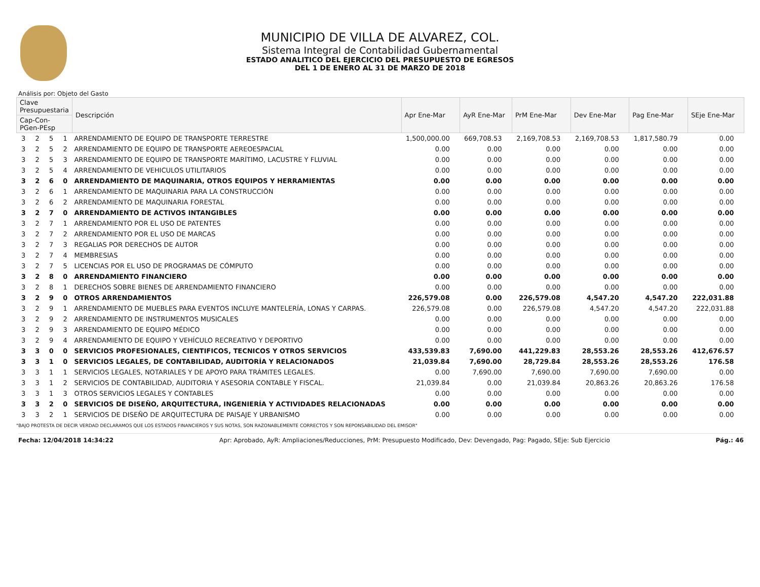MUNICIPIO DE VILLA DE ALVAREZ, COL.
Sistema Integral de Contabilidad Gubernamental
ESTADO ANALITICO DEL EJERCICIO DEL PRESUPUESTO DE EGRESOS
DEL 1 DE ENERO AL 31 DE MARZO DE 2018
Análisis por: Objeto del Gasto
| Clave Presupuestaria | | | | Descripción | Apr Ene-Mar | AyR Ene-Mar | PrM Ene-Mar | Dev Ene-Mar | Pag Ene-Mar | SEje Ene-Mar |
| --- | --- | --- | --- | --- | --- | --- | --- | --- | --- | --- |
| Cap-Con-PGen-PEsp | | | | | | | | | | |
| 3 | 2 | 5 | 1 | ARRENDAMIENTO DE EQUIPO DE TRANSPORTE TERRESTRE | 1,500,000.00 | 669,708.53 | 2,169,708.53 | 2,169,708.53 | 1,817,580.79 | 0.00 |
| 3 | 2 | 5 | 2 | ARRENDAMIENTO DE EQUIPO DE TRANSPORTE AEREOESPACIAL | 0.00 | 0.00 | 0.00 | 0.00 | 0.00 | 0.00 |
| 3 | 2 | 5 | 3 | ARRENDAMIENTO DE EQUIPO DE TRANSPORTE MARÍTIMO, LACUSTRE Y FLUVIAL | 0.00 | 0.00 | 0.00 | 0.00 | 0.00 | 0.00 |
| 3 | 2 | 5 | 4 | ARRENDAMIENTO DE VEHICULOS UTILITARIOS | 0.00 | 0.00 | 0.00 | 0.00 | 0.00 | 0.00 |
| 3 | 2 | 6 | 0 | ARRENDAMIENTO DE MAQUINARIA, OTROS EQUIPOS Y HERRAMIENTAS | 0.00 | 0.00 | 0.00 | 0.00 | 0.00 | 0.00 |
| 3 | 2 | 6 | 1 | ARRENDAMIENTO DE MAQUINARIA PARA LA CONSTRUCCIÓN | 0.00 | 0.00 | 0.00 | 0.00 | 0.00 | 0.00 |
| 3 | 2 | 6 | 2 | ARRENDAMIENTO DE MAQUINARIA FORESTAL | 0.00 | 0.00 | 0.00 | 0.00 | 0.00 | 0.00 |
| 3 | 2 | 7 | 0 | ARRENDAMIENTO DE ACTIVOS INTANGIBLES | 0.00 | 0.00 | 0.00 | 0.00 | 0.00 | 0.00 |
| 3 | 2 | 7 | 1 | ARRENDAMIENTO POR EL USO DE PATENTES | 0.00 | 0.00 | 0.00 | 0.00 | 0.00 | 0.00 |
| 3 | 2 | 7 | 2 | ARRENDAMIENTO POR EL USO DE MARCAS | 0.00 | 0.00 | 0.00 | 0.00 | 0.00 | 0.00 |
| 3 | 2 | 7 | 3 | REGALIAS POR DERECHOS DE AUTOR | 0.00 | 0.00 | 0.00 | 0.00 | 0.00 | 0.00 |
| 3 | 2 | 7 | 4 | MEMBRESIAS | 0.00 | 0.00 | 0.00 | 0.00 | 0.00 | 0.00 |
| 3 | 2 | 7 | 5 | LICENCIAS POR EL USO DE PROGRAMAS DE CÓMPUTO | 0.00 | 0.00 | 0.00 | 0.00 | 0.00 | 0.00 |
| 3 | 2 | 8 | 0 | ARRENDAMIENTO FINANCIERO | 0.00 | 0.00 | 0.00 | 0.00 | 0.00 | 0.00 |
| 3 | 2 | 8 | 1 | DERECHOS SOBRE BIENES DE ARRENDAMIENTO FINANCIERO | 0.00 | 0.00 | 0.00 | 0.00 | 0.00 | 0.00 |
| 3 | 2 | 9 | 0 | OTROS ARRENDAMIENTOS | 226,579.08 | 0.00 | 226,579.08 | 4,547.20 | 4,547.20 | 222,031.88 |
| 3 | 2 | 9 | 1 | ARRENDAMIENTO DE MUEBLES PARA EVENTOS INCLUYE MANTELERÍA, LONAS Y CARPAS. | 226,579.08 | 0.00 | 226,579.08 | 4,547.20 | 4,547.20 | 222,031.88 |
| 3 | 2 | 9 | 2 | ARRENDAMIENTO DE INSTRUMENTOS MUSICALES | 0.00 | 0.00 | 0.00 | 0.00 | 0.00 | 0.00 |
| 3 | 2 | 9 | 3 | ARRENDAMIENTO DE EQUIPO MÉDICO | 0.00 | 0.00 | 0.00 | 0.00 | 0.00 | 0.00 |
| 3 | 2 | 9 | 4 | ARRENDAMIENTO DE EQUIPO Y VEHÍCULO RECREATIVO Y DEPORTIVO | 0.00 | 0.00 | 0.00 | 0.00 | 0.00 | 0.00 |
| 3 | 3 | 0 | 0 | SERVICIOS PROFESIONALES, CIENTIFICOS, TECNICOS Y OTROS SERVICIOS | 433,539.83 | 7,690.00 | 441,229.83 | 28,553.26 | 28,553.26 | 412,676.57 |
| 3 | 3 | 1 | 0 | SERVICIOS LEGALES, DE CONTABILIDAD, AUDITORÍA Y RELACIONADOS | 21,039.84 | 7,690.00 | 28,729.84 | 28,553.26 | 28,553.26 | 176.58 |
| 3 | 3 | 1 | 1 | SERVICIOS LEGALES, NOTARIALES Y DE APOYO PARA TRÁMITES LEGALES. | 0.00 | 7,690.00 | 7,690.00 | 7,690.00 | 7,690.00 | 0.00 |
| 3 | 3 | 1 | 2 | SERVICIOS DE CONTABILIDAD, AUDITORIA Y ASESORIA CONTABLE Y FISCAL. | 21,039.84 | 0.00 | 21,039.84 | 20,863.26 | 20,863.26 | 176.58 |
| 3 | 3 | 1 | 3 | OTROS SERVICIOS LEGALES Y CONTABLES | 0.00 | 0.00 | 0.00 | 0.00 | 0.00 | 0.00 |
| 3 | 3 | 2 | 0 | SERVICIOS DE DISEÑO, ARQUITECTURA, INGENIERÍA Y ACTIVIDADES RELACIONADAS | 0.00 | 0.00 | 0.00 | 0.00 | 0.00 | 0.00 |
| 3 | 3 | 2 | 1 | SERVICIOS DE DISEÑO DE ARQUITECTURA DE PAISAJE Y URBANISMO | 0.00 | 0.00 | 0.00 | 0.00 | 0.00 | 0.00 |
"BAJO PROTESTA DE DECIR VERDAD DECLARAMOS QUE LOS ESTADOS FINANCIEROS Y SUS NOTAS, SON RAZONABLEMENTE CORRECTOS Y SON REPONSABILIDAD DEL EMISOR"
Fecha: 12/04/2018 14:34:22 Apr: Aprobado, AyR: Ampliaciones/Reducciones, PrM: Presupuesto Modificado, Dev: Devengado, Pag: Pagado, SEje: Sub Ejercicio Pág.: 46